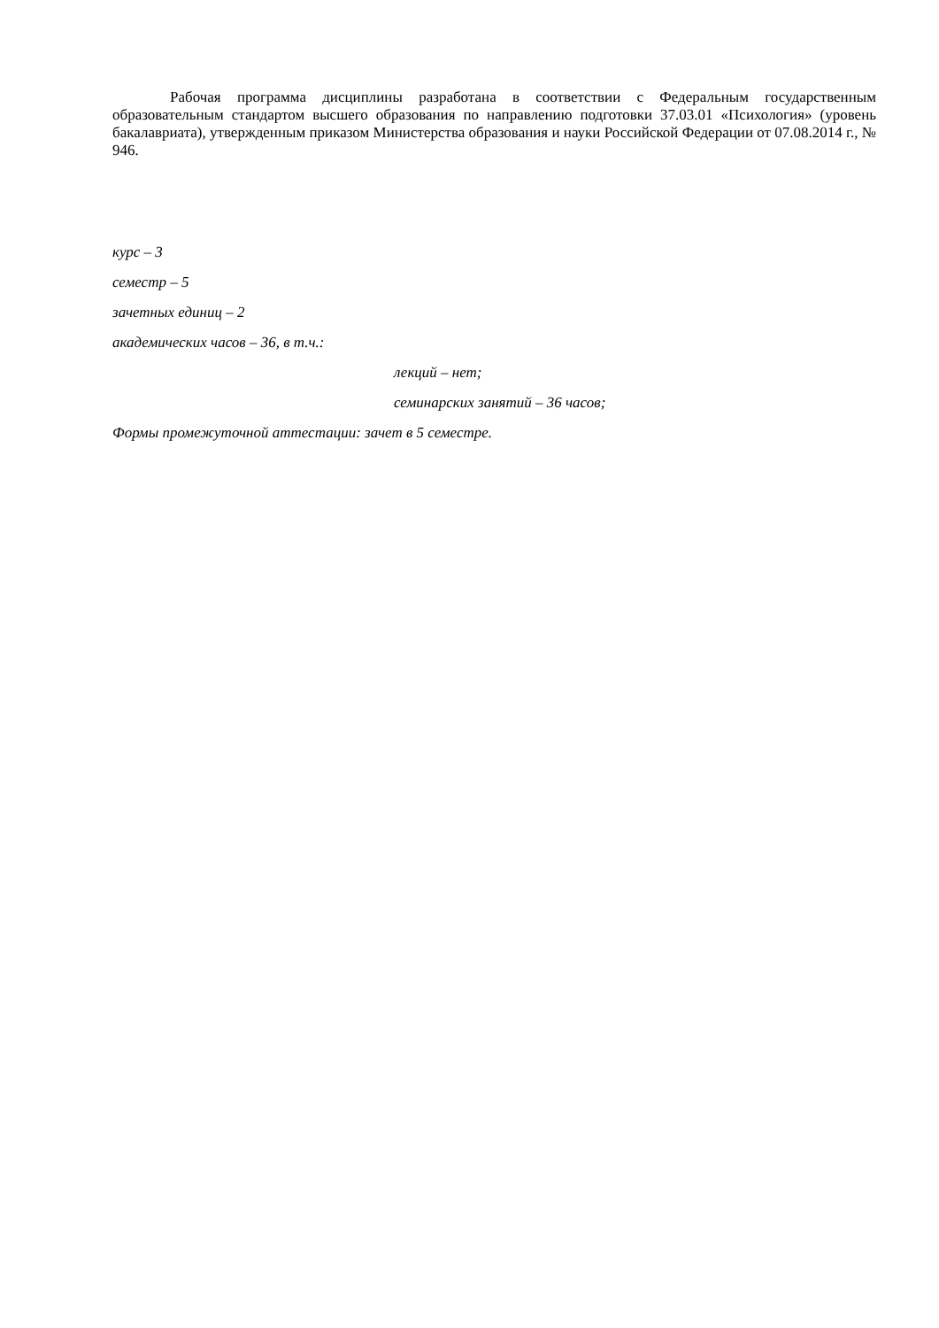Рабочая программа дисциплины разработана в соответствии с Федеральным государственным образовательным стандартом высшего образования по направлению подготовки 37.03.01 «Психология» (уровень бакалавриата), утвержденным приказом Министерства образования и науки Российской Федерации от 07.08.2014 г., № 946.
курс – 3
семестр – 5
зачетных единиц – 2
академических часов – 36, в т.ч.:
лекций – нет;
семинарских занятий – 36 часов;
Формы промежуточной аттестации: зачет в 5 семестре.